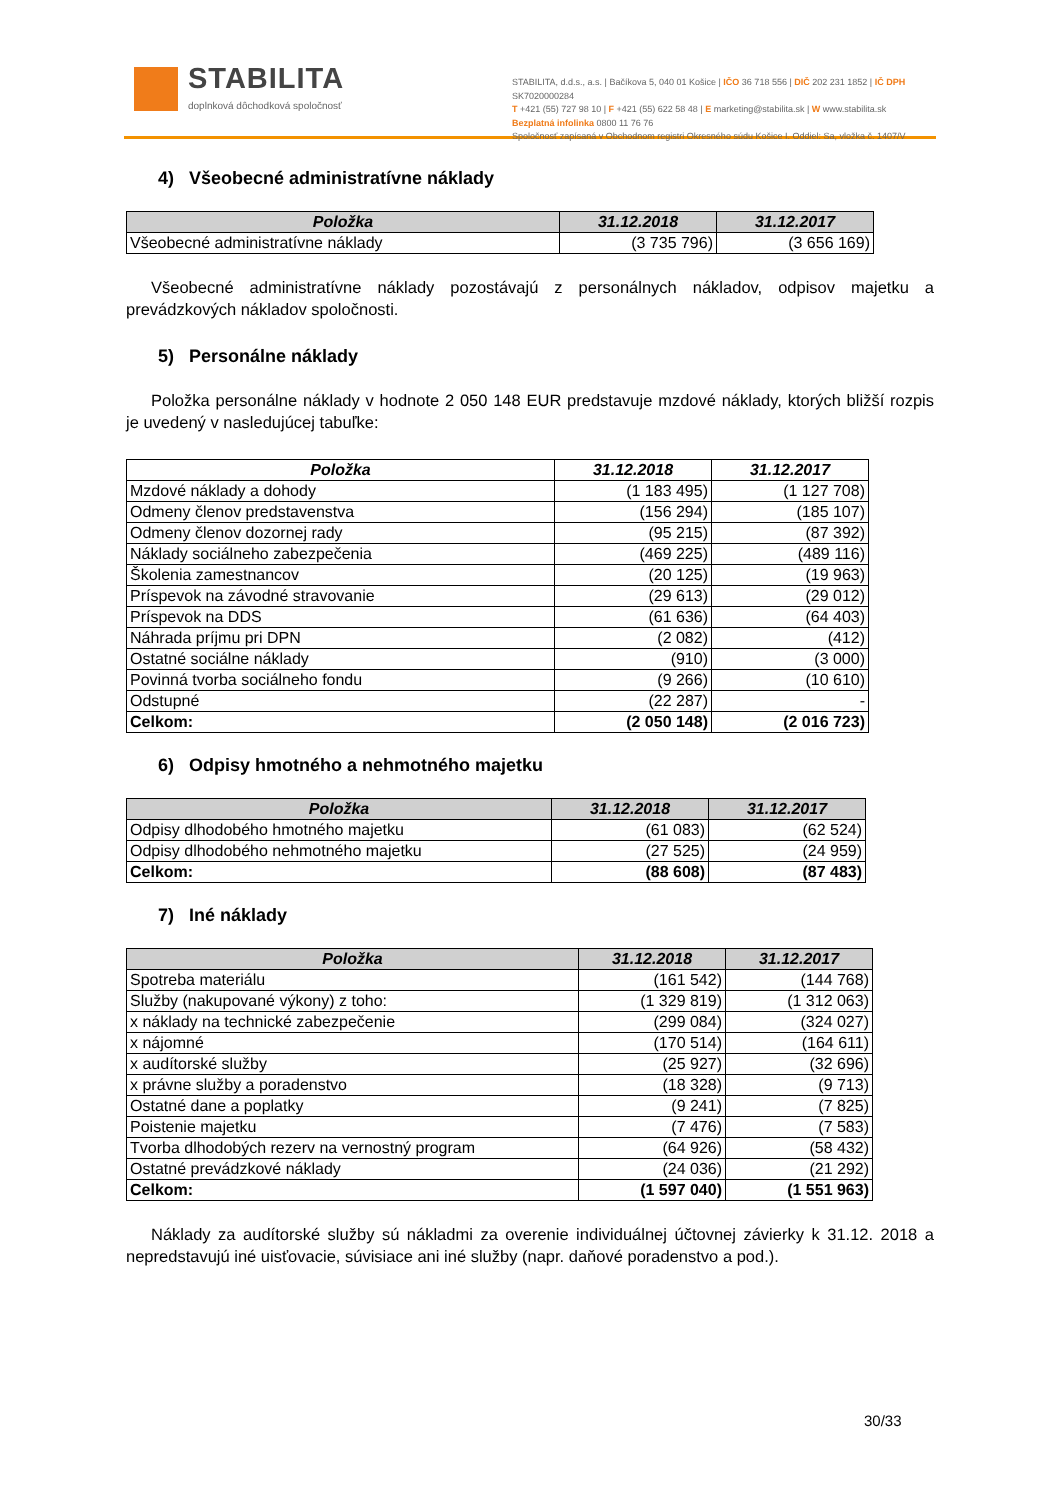STABILITA
doplnková dôchodková spoločnosť
STABILITA, d.d.s., a.s. | Bačíkova 5, 040 01 Košice | IČO 36 718 556 | DIČ 202 231 1852 | IČ DPH SK7020000284
T +421 (55) 727 98 10 | F +421 (55) 622 58 48 | E marketing@stabilita.sk | W www.stabilita.sk
Bezplatná infolinka 0800 11 76 76
Spoločnosť zapísaná v Obchodnom registri Okresného súdu Košice I. Oddiel: Sa, vložka č. 1407/V
4) Všeobecné administratívne náklady
| Položka | 31.12.2018 | 31.12.2017 |
| --- | --- | --- |
| Všeobecné administratívne náklady | (3 735 796) | (3 656 169) |
Všeobecné administratívne náklady pozostávajú z personálnych nákladov, odpisov majetku a prevádzkových nákladov spoločnosti.
5) Personálne náklady
Položka personálne náklady v hodnote 2 050 148 EUR predstavuje mzdové náklady, ktorých bližší rozpis je uvedený v nasledujúcej tabuľke:
| Položka | 31.12.2018 | 31.12.2017 |
| --- | --- | --- |
| Mzdové náklady a dohody | (1 183 495) | (1 127 708) |
| Odmeny členov predstavenstva | (156 294) | (185 107) |
| Odmeny členov dozornej rady | (95 215) | (87 392) |
| Náklady sociálneho zabezpečenia | (469 225) | (489 116) |
| Školenia zamestnancov | (20 125) | (19 963) |
| Príspevok na závodné stravovanie | (29 613) | (29 012) |
| Príspevok na DDS | (61 636) | (64 403) |
| Náhrada príjmu pri DPN | (2 082) | (412) |
| Ostatné sociálne náklady | (910) | (3 000) |
| Povinná tvorba sociálneho fondu | (9 266) | (10 610) |
| Odstupné | (22 287) | - |
| Celkom: | (2 050 148) | (2 016 723) |
6) Odpisy hmotného a nehmotného majetku
| Položka | 31.12.2018 | 31.12.2017 |
| --- | --- | --- |
| Odpisy dlhodobého hmotného majetku | (61 083) | (62 524) |
| Odpisy dlhodobého nehmotného majetku | (27 525) | (24 959) |
| Celkom: | (88 608) | (87 483) |
7) Iné náklady
| Položka | 31.12.2018 | 31.12.2017 |
| --- | --- | --- |
| Spotreba materiálu | (161 542) | (144 768) |
| Služby (nakupované výkony) z toho: | (1 329 819) | (1 312 063) |
| x náklady na technické zabezpečenie | (299 084) | (324 027) |
| x nájomné | (170 514) | (164 611) |
| x audítorské služby | (25 927) | (32 696) |
| x právne služby a poradenstvo | (18 328) | (9 713) |
| Ostatné dane a poplatky | (9 241) | (7 825) |
| Poistenie majetku | (7 476) | (7 583) |
| Tvorba dlhodobých rezerv na vernostný program | (64 926) | (58 432) |
| Ostatné prevádzkové náklady | (24 036) | (21 292) |
| Celkom: | (1 597 040) | (1 551 963) |
Náklady za audítorské služby sú nákladmi za overenie individuálnej účtovnej závierky k 31.12. 2018 a nepredstavujú iné uisťovacie, súvisiace ani iné služby (napr. daňové poradenstvo a pod.).
30/33